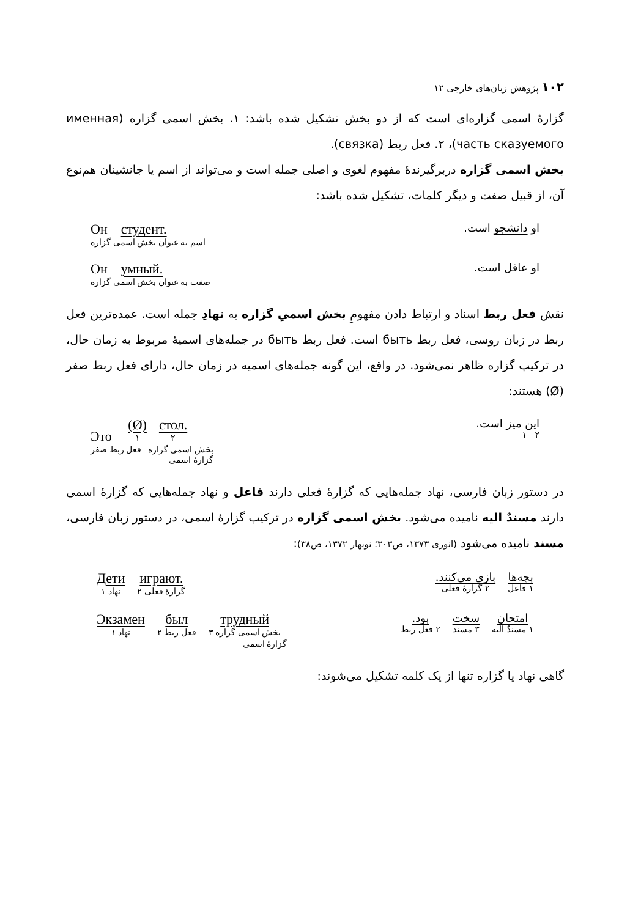۱۰۲ پژوهش زبان‌های خارجی ۱۲
گزارهٔ اسمی گزاره‌ای است که از دو بخش تشکیل شده باشد: ۱. بخش اسمی گزاره (именная часть сказуемого)، ۲. فعل ربط (связка).
بخش اسمی گزاره دربرگیرندهٔ مفهوم لغوی و اصلی جمله است و می‌تواند از اسم یا جانشینان هم‌نوع آن، از قبیل صفت و دیگر کلمات، تشکیل شده باشد:
او دانشجو است. Он студент.
اسم به عنوان بخش اسمی گزاره
او عاقل است. Он умный.
صفت به عنوان بخش اسمی گزاره
نقش فعل ربط اسناد و ارتباط دادن مفهومِ بخش اسمیِ گزاره به نهادِ جمله است. عمده‌ترین فعل ربط در زبان روسی، فعل ربط быть است. فعل ربط быть در جمله‌های اسمیهٔ مربوط به زمان حال، در ترکیب گزاره ظاهر نمی‌شود. در واقع، این گونه جمله‌های اسمیه در زمان حال، دارای فعل ربط صفر (Ø) هستند:
این میز است.
۲ ۱ Это (Ø) ۱ стол. ۲
بخش اسمی گزاره فعل ربط صفر
گزارهٔ اسمی
در دستور زبان فارسی، نهاد جمله‌هایی که گزارهٔ فعلی دارند فاعل و نهاد جمله‌هایی که گزارهٔ اسمی دارند مسندٌ الیه نامیده می‌شود. بخش اسمی گزاره در ترکیب گزارهٔ اسمی، در دستور زبان فارسی، مسند نامیده می‌شود (انوری ۱۳۷۳، ص۳۰۳؛ نوبهار ۱۳۷۲، ص۳۸):
بچه‌ها ۱ فاعل بازی می‌کنند. ۲ گزارهٔ فعلی Дети ۱ نهاد играют. ۲ گزارهٔ فعلی
امتحان ۱ مسندٌ الیه سخت ۳ مسند بود. ۲ فعل ربط Экзамен ۱ نهاد был ۲ فعل ربط трудный ۳ بخش اسمی گزاره
گزارهٔ اسمی
گاهی نهاد یا گزاره تنها از یک کلمه تشکیل می‌شوند: